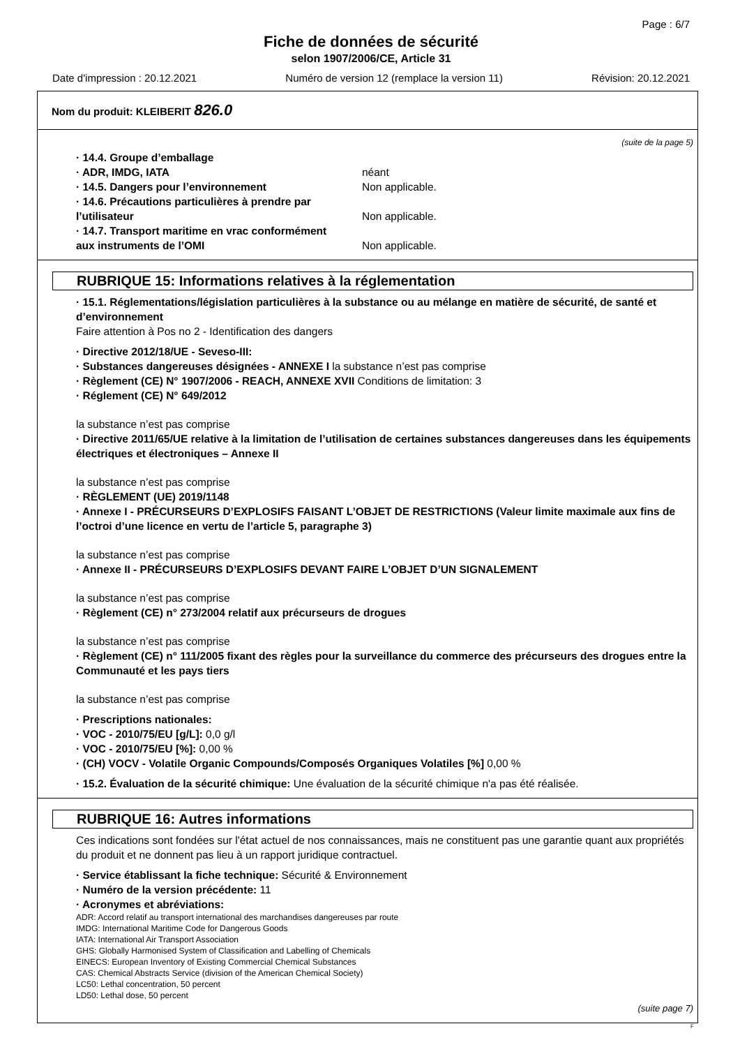Page : 6/7
Fiche de données de sécurité
selon 1907/2006/CE, Article 31
Date d'impression : 20.12.2021 Numéro de version 12 (remplace la version 11) Révision: 20.12.2021
Nom du produit: KLEIBERIT 826.0
(suite de la page 5)
· 14.4. Groupe d’emballage
· ADR, IMDG, IATA néant
· 14.5. Dangers pour l’environnement Non applicable.
· 14.6. Précautions particulières à prendre par
l’utilisateur Non applicable.
· 14.7. Transport maritime en vrac conformément
aux instruments de l’OMI Non applicable.
RUBRIQUE 15: Informations relatives à la réglementation
· 15.1. Réglementations/législation particulières à la substance ou au mélange en matière de sécurité, de santé et d’environnement
Faire attention à Pos no 2 - Identification des dangers
· Directive 2012/18/UE - Seveso-III:
· Substances dangereuses désignées - ANNEXE I la substance n’est pas comprise
· Règlement (CE) N° 1907/2006 - REACH, ANNEXE XVII Conditions de limitation: 3
· Réglement (CE) N° 649/2012
la substance n’est pas comprise
· Directive 2011/65/UE relative à la limitation de l’utilisation de certaines substances dangereuses dans les équipements électriques et électroniques – Annexe II
la substance n’est pas comprise
· RÈGLEMENT (UE) 2019/1148
· Annexe I - PRÉCURSEURS D’EXPLOSIFS FAISANT L’OBJET DE RESTRICTIONS (Valeur limite maximale aux fins de l’octroi d’une licence en vertu de l’article 5, paragraphe 3)
la substance n’est pas comprise
· Annexe II - PRÉCURSEURS D’EXPLOSIFS DEVANT FAIRE L’OBJET D’UN SIGNALEMENT
la substance n’est pas comprise
· Règlement (CE) n° 273/2004 relatif aux précurseurs de drogues
la substance n’est pas comprise
· Règlement (CE) n° 111/2005 fixant des règles pour la surveillance du commerce des précurseurs des drogues entre la Communauté et les pays tiers
la substance n’est pas comprise
· Prescriptions nationales:
· VOC - 2010/75/EU [g/L]: 0,0 g/l
· VOC - 2010/75/EU [%]: 0,00 %
· (CH) VOCV - Volatile Organic Compounds/Composés Organiques Volatiles [%] 0,00 %
· 15.2. Évaluation de la sécurité chimique: Une évaluation de la sécurité chimique n'a pas été réalisée.
RUBRIQUE 16: Autres informations
Ces indications sont fondées sur l'état actuel de nos connaissances, mais ne constituent pas une garantie quant aux propriétés du produit et ne donnent pas lieu à un rapport juridique contractuel.
· Service établissant la fiche technique: Sécurité & Environnement
· Numéro de la version précédente: 11
· Acronymes et abréviations:
ADR: Accord relatif au transport international des marchandises dangereuses par route
IMDG: International Maritime Code for Dangerous Goods
IATA: International Air Transport Association
GHS: Globally Harmonised System of Classification and Labelling of Chemicals
EINECS: European Inventory of Existing Commercial Chemical Substances
CAS: Chemical Abstracts Service (division of the American Chemical Society)
LC50: Lethal concentration, 50 percent
LD50: Lethal dose, 50 percent
(suite page 7)
F